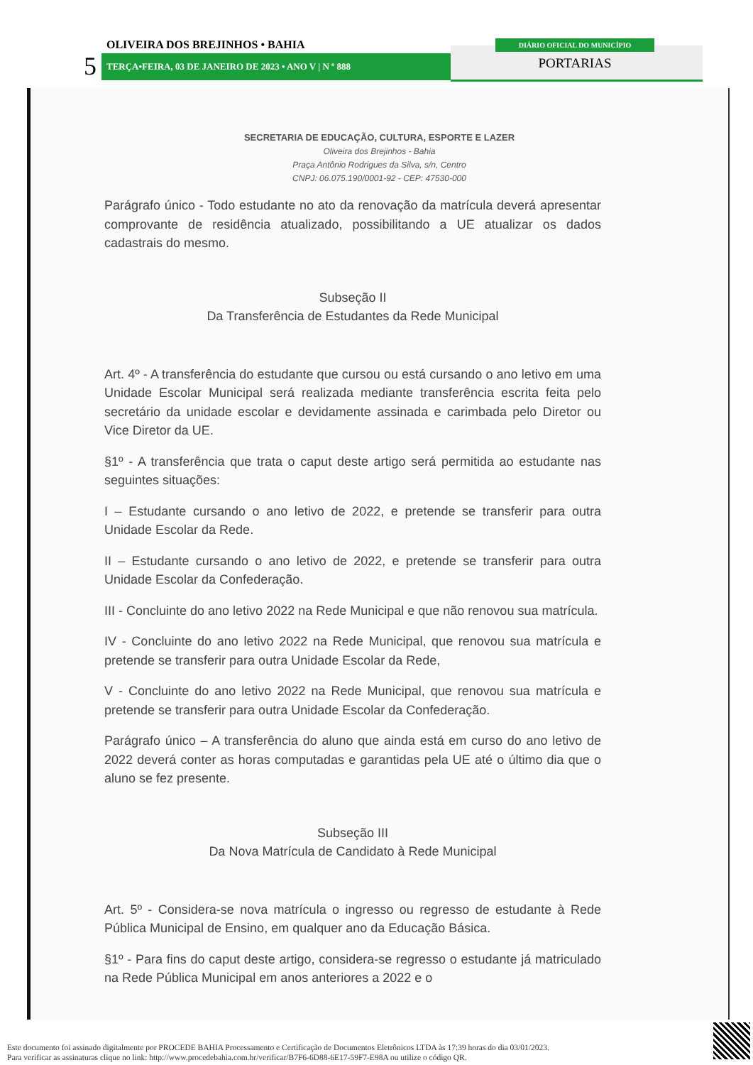OLIVEIRA DOS BREJINHOS • BAHIA
5 TERÇA•FEIRA, 03 DE JANEIRO DE 2023 • ANO V | N º 888
DIÁRIO OFICIAL DO MUNICÍPIO
PORTARIAS
SECRETARIA DE EDUCAÇÃO, CULTURA, ESPORTE E LAZER
Oliveira dos Brejinhos - Bahia
Praça Antônio Rodrigues da Silva, s/n, Centro
CNPJ: 06.075.190/0001-92 - CEP: 47530-000
Parágrafo único - Todo estudante no ato da renovação da matrícula deverá apresentar comprovante de residência atualizado, possibilitando a UE atualizar os dados cadastrais do mesmo.
Subseção II
Da Transferência de Estudantes da Rede Municipal
Art. 4º - A transferência do estudante que cursou ou está cursando o ano letivo em uma Unidade Escolar Municipal será realizada mediante transferência escrita feita pelo secretário da unidade escolar e devidamente assinada e carimbada pelo Diretor ou Vice Diretor da UE.
§1º - A transferência que trata o caput deste artigo será permitida ao estudante nas seguintes situações:
I – Estudante cursando o ano letivo de 2022, e pretende se transferir para outra Unidade Escolar da Rede.
II – Estudante cursando o ano letivo de 2022, e pretende se transferir para outra Unidade Escolar da Confederação.
III - Concluinte do ano letivo 2022 na Rede Municipal e que não renovou sua matrícula.
IV - Concluinte do ano letivo 2022 na Rede Municipal, que renovou sua matrícula e pretende se transferir para outra Unidade Escolar da Rede,
V - Concluinte do ano letivo 2022 na Rede Municipal, que renovou sua matrícula e pretende se transferir para outra Unidade Escolar da Confederação.
Parágrafo único – A transferência do aluno que ainda está em curso do ano letivo de 2022 deverá conter as horas computadas e garantidas pela UE até o último dia que o aluno se fez presente.
Subseção III
Da Nova Matrícula de Candidato à Rede Municipal
Art. 5º - Considera-se nova matrícula o ingresso ou regresso de estudante à Rede Pública Municipal de Ensino, em qualquer ano da Educação Básica.
§1º - Para fins do caput deste artigo, considera-se regresso o estudante já matriculado na Rede Pública Municipal em anos anteriores a 2022 e o
Este documento foi assinado digitalmente por PROCEDE BAHIA Processamento e Certificação de Documentos Eletrônicos LTDA às 17:39 horas do dia 03/01/2023.
Para verificar as assinaturas clique no link: http://www.procedebahia.com.br/verificar/B7F6-6D88-6E17-59F7-E98A ou utilize o código QR.